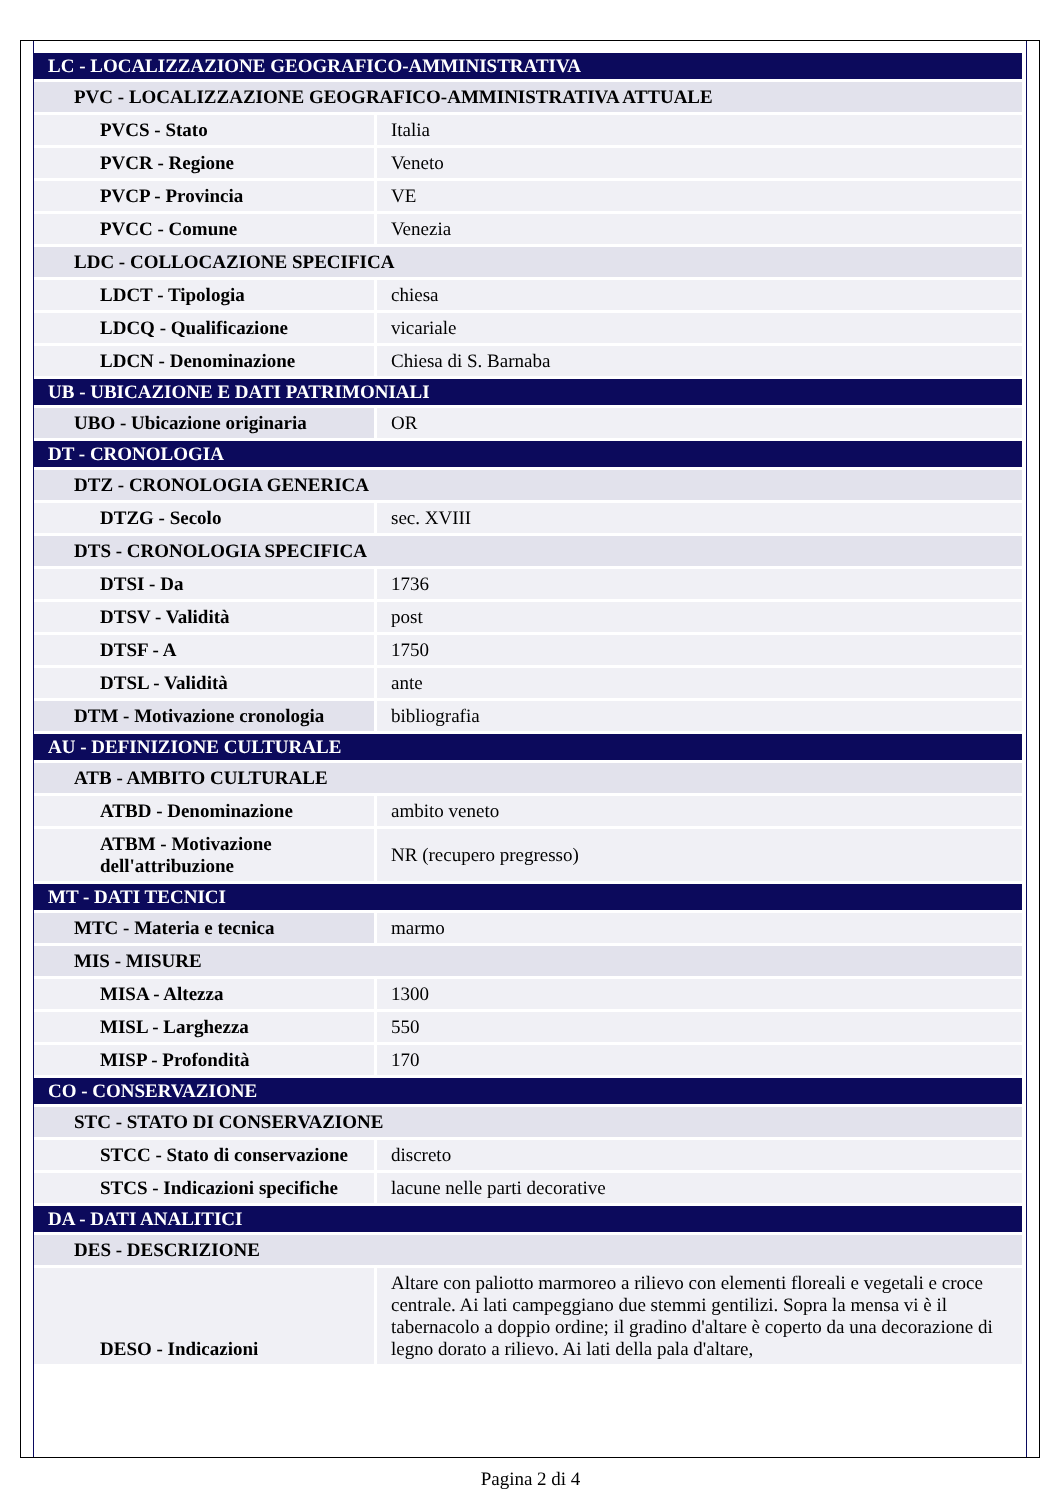| LC - LOCALIZZAZIONE GEOGRAFICO-AMMINISTRATIVA | |
| PVC - LOCALIZZAZIONE GEOGRAFICO-AMMINISTRATIVA ATTUALE | |
| PVCS - Stato | Italia |
| PVCR - Regione | Veneto |
| PVCP - Provincia | VE |
| PVCC - Comune | Venezia |
| LDC - COLLOCAZIONE SPECIFICA | |
| LDCT - Tipologia | chiesa |
| LDCQ - Qualificazione | vicariale |
| LDCN - Denominazione | Chiesa di S. Barnaba |
| UB - UBICAZIONE E DATI PATRIMONIALI | |
| UBO - Ubicazione originaria | OR |
| DT - CRONOLOGIA | |
| DTZ - CRONOLOGIA GENERICA | |
| DTZG - Secolo | sec. XVIII |
| DTS - CRONOLOGIA SPECIFICA | |
| DTSI - Da | 1736 |
| DTSV - Validità | post |
| DTSF - A | 1750 |
| DTSL - Validità | ante |
| DTM - Motivazione cronologia | bibliografia |
| AU - DEFINIZIONE CULTURALE | |
| ATB - AMBITO CULTURALE | |
| ATBD - Denominazione | ambito veneto |
| ATBM - Motivazione dell'attribuzione | NR (recupero pregresso) |
| MT - DATI TECNICI | |
| MTC - Materia e tecnica | marmo |
| MIS - MISURE | |
| MISA - Altezza | 1300 |
| MISL - Larghezza | 550 |
| MISP - Profondità | 170 |
| CO - CONSERVAZIONE | |
| STC - STATO DI CONSERVAZIONE | |
| STCC - Stato di conservazione | discreto |
| STCS - Indicazioni specifiche | lacune nelle parti decorative |
| DA - DATI ANALITICI | |
| DES - DESCRIZIONE | |
| DESO - Indicazioni | Altare con paliotto marmoreo a rilievo con elementi floreali e vegetali e croce centrale. Ai lati campeggiano due stemmi gentilizi. Sopra la mensa vi è il tabernacolo a doppio ordine; il gradino d'altare è coperto da una decorazione di legno dorato a rilievo. Ai lati della pala d'altare, |
Pagina 2 di 4